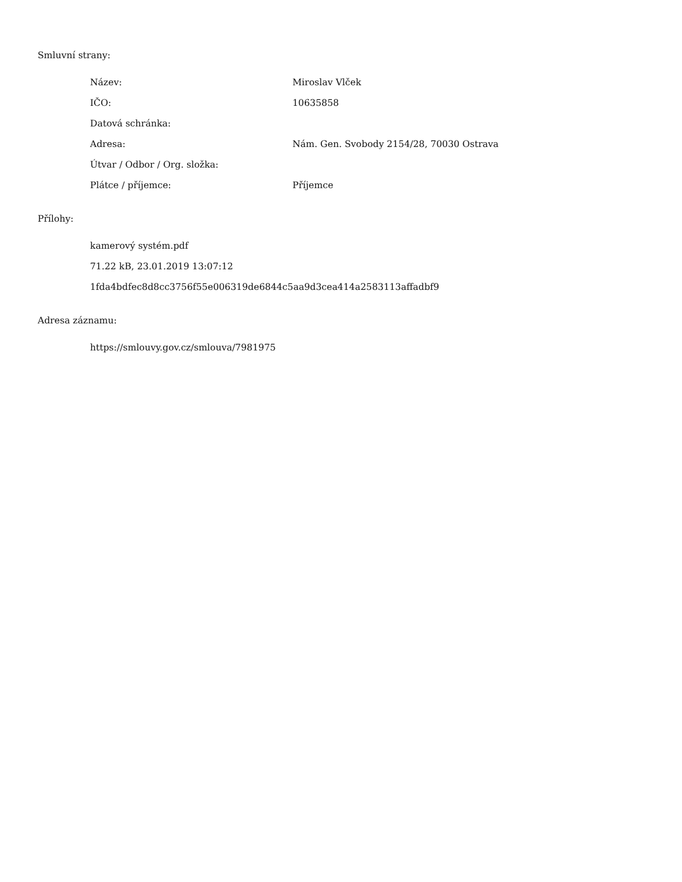Smluvní strany:
| Název: | Miroslav Vlček |
| IČO: | 10635858 |
| Datová schránka: | |
| Adresa: | Nám. Gen. Svobody 2154/28, 70030 Ostrava |
| Útvar / Odbor / Org. složka: | |
| Plátce / příjemce: | Příjemce |
Přílohy:
kamerový systém.pdf
71.22 kB, 23.01.2019 13:07:12
1fda4bdfec8d8cc3756f55e006319de6844c5aa9d3cea414a2583113affadbf9
Adresa záznamu:
https://smlouvy.gov.cz/smlouva/7981975